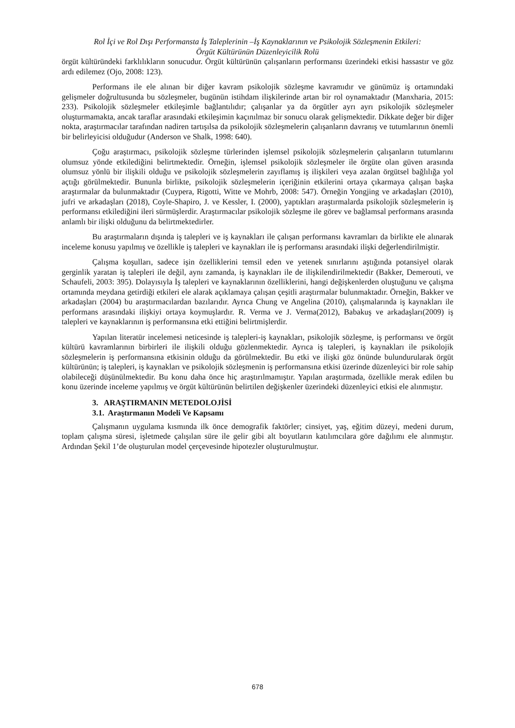Rol İçi ve Rol Dışı Performansta İş Taleplerinin –İş Kaynaklarının ve Psikolojik Sözleşmenin Etkileri:
Örgüt Kültürünün Düzenleyicilik Rolü
örgüt kültüründeki farklılıkların sonucudur. Örgüt kültürünün çalışanların performansı üzerindeki etkisi hassastır ve göz ardı edilemez (Ojo, 2008: 123).
Performans ile ele alınan bir diğer kavram psikolojik sözleşme kavramıdır ve günümüz iş ortamındaki gelişmeler doğrultusunda bu sözleşmeler, bugünün istihdam ilişkilerinde artan bir rol oynamaktadır (Manxharia, 2015: 233). Psikolojik sözleşmeler etkileşimle bağlantılıdır; çalışanlar ya da örgütler ayrı ayrı psikolojik sözleşmeler oluşturmamakta, ancak taraflar arasındaki etkileşimin kaçınılmaz bir sonucu olarak gelişmektedir. Dikkate değer bir diğer nokta, araştırmacılar tarafından nadiren tartışılsa da psikolojik sözleşmelerin çalışanların davranış ve tutumlarının önemli bir belirleyicisi olduğudur (Anderson ve Shalk, 1998: 640).
Çoğu araştırmacı, psikolojik sözleşme türlerinden işlemsel psikolojik sözleşmelerin çalışanların tutumlarını olumsuz yönde etkilediğini belirtmektedir. Örneğin, işlemsel psikolojik sözleşmeler ile örgüte olan güven arasında olumsuz yönlü bir ilişkili olduğu ve psikolojik sözleşmelerin zayıflamış iş ilişkileri veya azalan örgütsel bağlılığa yol açtığı görülmektedir. Bununla birlikte, psikolojik sözleşmelerin içeriğinin etkilerini ortaya çıkarmaya çalışan başka araştırmalar da bulunmaktadır (Cuypera, Rigotti, Witte ve Mohrb, 2008: 547). Örneğin Yongjing ve arkadaşları (2010), jufri ve arkadaşları (2018), Coyle-Shapiro, J. ve Kessler, I. (2000), yaptıkları araştırmalarda psikolojik sözleşmelerin iş performansı etkilediğini ileri sürmüşlerdir. Araştırmacılar psikolojik sözleşme ile görev ve bağlamsal performans arasında anlamlı bir ilişki olduğunu da belirtmektedirler.
Bu araştırmaların dışında iş talepleri ve iş kaynakları ile çalışan performansı kavramları da birlikte ele alınarak inceleme konusu yapılmış ve özellikle iş talepleri ve kaynakları ile iş performansı arasındaki ilişki değerlendirilmiştir.
Çalışma koşulları, sadece işin özelliklerini temsil eden ve yetenek sınırlarını aştığında potansiyel olarak gerginlik yaratan iş talepleri ile değil, aynı zamanda, iş kaynakları ile de ilişkilendirilmektedir (Bakker, Demerouti, ve Schaufeli, 2003: 395). Dolayısıyla İş talepleri ve kaynaklarının özelliklerini, hangi değişkenlerden oluştuğunu ve çalışma ortamında meydana getirdiği etkileri ele alarak açıklamaya çalışan çeşitli araştırmalar bulunmaktadır. Örneğin, Bakker ve arkadaşları (2004) bu araştırmacılardan bazılarıdır. Ayrıca Chung ve Angelina (2010), çalışmalarında iş kaynakları ile performans arasındaki ilişkiyi ortaya koymuşlardır. R. Verma ve J. Verma(2012), Babakuş ve arkadaşları(2009) iş talepleri ve kaynaklarının iş performansına etki ettiğini belirtmişlerdir.
Yapılan literatür incelemesi neticesinde iş talepleri-iş kaynakları, psikolojik sözleşme, iş performansı ve örgüt kültürü kavramlarının birbirleri ile ilişkili olduğu gözlenmektedir. Ayrıca iş talepleri, iş kaynakları ile psikolojik sözleşmelerin iş performansına etkisinin olduğu da görülmektedir. Bu etki ve ilişki göz önünde bulundurularak örgüt kültürünün; iş talepleri, iş kaynakları ve psikolojik sözleşmenin iş performansına etkisi üzerinde düzenleyici bir role sahip olabileceği düşünülmektedir. Bu konu daha önce hiç araştırılmamıştır. Yapılan araştırmada, özellikle merak edilen bu konu üzerinde inceleme yapılmış ve örgüt kültürünün belirtilen değişkenler üzerindeki düzenleyici etkisi ele alınmıştır.
3. ARAŞTIRMANIN METEDOLOJİSİ
3.1. Araştırmanın Modeli Ve Kapsamı
Çalışmanın uygulama kısmında ilk önce demografik faktörler; cinsiyet, yaş, eğitim düzeyi, medeni durum, toplam çalışma süresi, işletmede çalışılan süre ile gelir gibi alt boyutların katılımcılara göre dağılımı ele alınmıştır. Ardından Şekil 1’de oluşturulan model çerçevesinde hipotezler oluşturulmuştur.
678